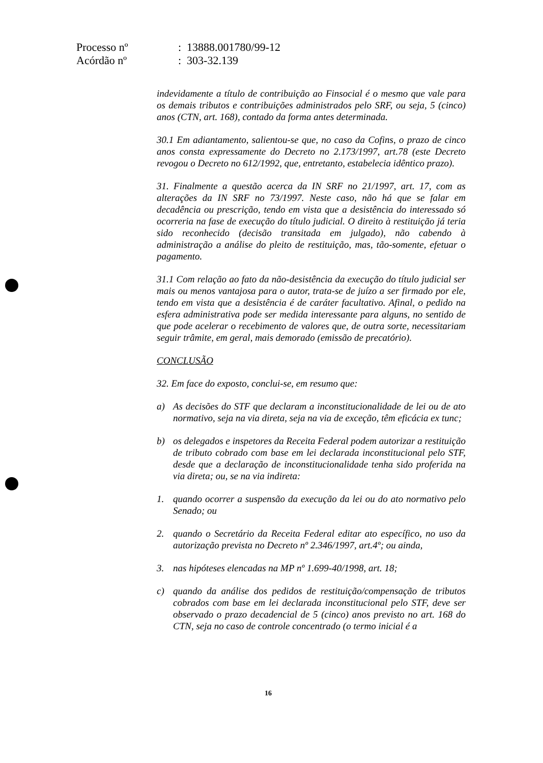| Processo nº | : 13888.001780/99-12 |
| Acórdão nº | : 303-32.139 |
indevidamente a título de contribuição ao Finsocial é o mesmo que vale para os demais tributos e contribuições administrados pelo SRF, ou seja, 5 (cinco) anos (CTN, art. 168), contado da forma antes determinada.
30.1 Em adiantamento, salientou-se que, no caso da Cofins, o prazo de cinco anos consta expressamente do Decreto no 2.173/1997, art.78 (este Decreto revogou o Decreto no 612/1992, que, entretanto, estabelecia idêntico prazo).
31. Finalmente a questão acerca da IN SRF no 21/1997, art. 17, com as alterações da IN SRF no 73/1997. Neste caso, não há que se falar em decadência ou prescrição, tendo em vista que a desistência do interessado só ocorreria na fase de execução do título judicial. O direito à restituição já teria sido reconhecido (decisão transitada em julgado), não cabendo à administração a análise do pleito de restituição, mas, tão-somente, efetuar o pagamento.
31.1 Com relação ao fato da não-desistência da execução do título judicial ser mais ou menos vantajosa para o autor, trata-se de juízo a ser firmado por ele, tendo em vista que a desistência é de caráter facultativo. Afinal, o pedido na esfera administrativa pode ser medida interessante para alguns, no sentido de que pode acelerar o recebimento de valores que, de outra sorte, necessitariam seguir trâmite, em geral, mais demorado (emissão de precatório).
CONCLUSÃO
32. Em face do exposto, conclui-se, em resumo que:
a) As decisões do STF que declaram a inconstitucionalidade de lei ou de ato normativo, seja na via direta, seja na via de exceção, têm eficácia ex tunc;
b) os delegados e inspetores da Receita Federal podem autorizar a restituição de tributo cobrado com base em lei declarada inconstitucional pelo STF, desde que a declaração de inconstitucionalidade tenha sido proferida na via direta; ou, se na via indireta:
1. quando ocorrer a suspensão da execução da lei ou do ato normativo pelo Senado; ou
2. quando o Secretário da Receita Federal editar ato específico, no uso da autorização prevista no Decreto nº 2.346/1997, art.4º; ou ainda,
3. nas hipóteses elencadas na MP nº 1.699-40/1998, art. 18;
c) quando da análise dos pedidos de restituição/compensação de tributos cobrados com base em lei declarada inconstitucional pelo STF, deve ser observado o prazo decadencial de 5 (cinco) anos previsto no art. 168 do CTN, seja no caso de controle concentrado (o termo inicial é a
16